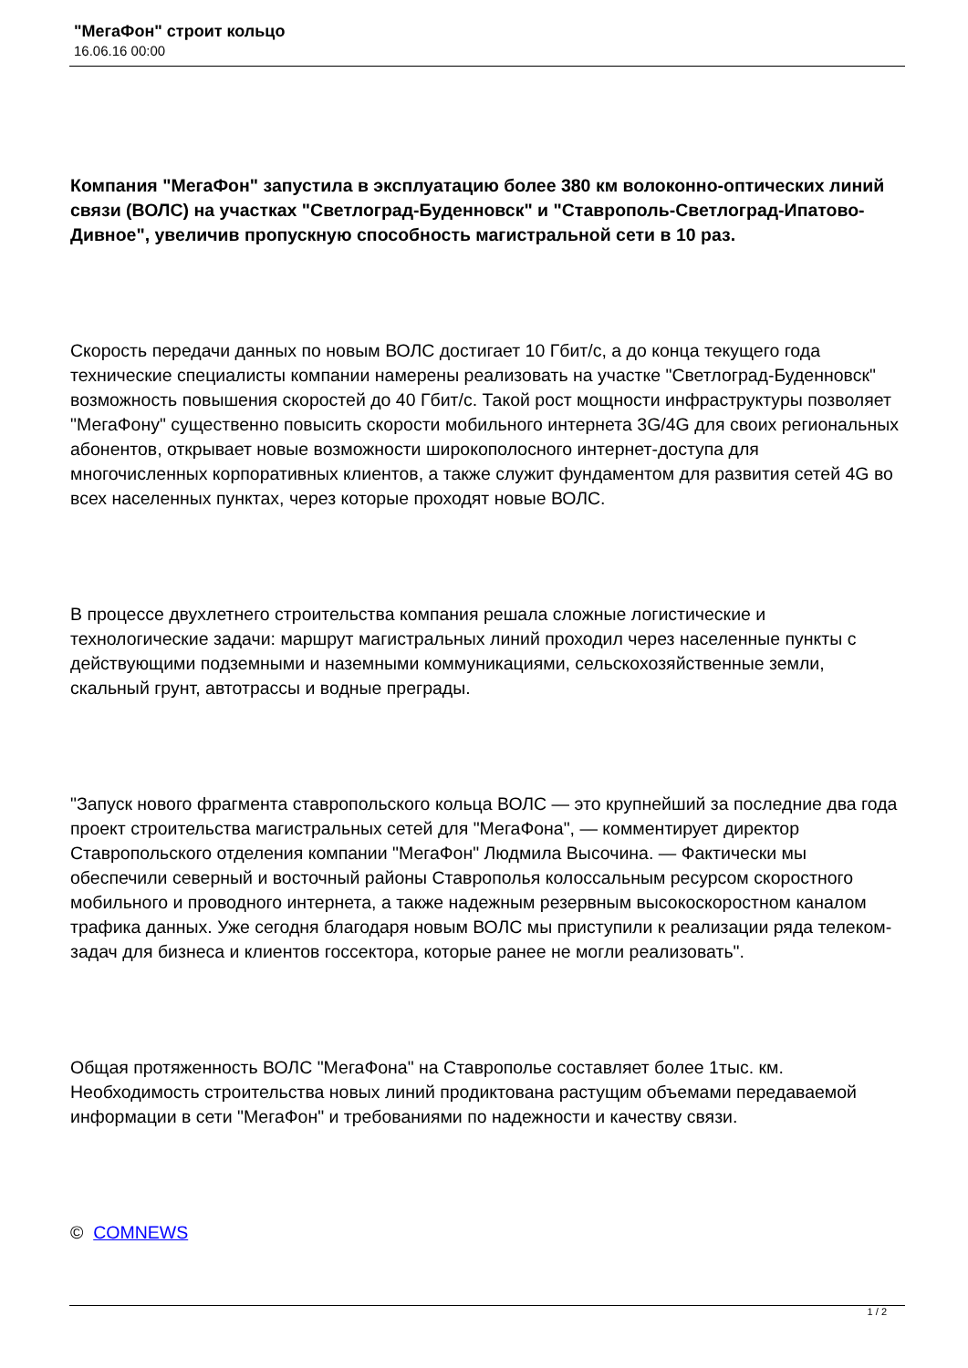"МегаФон" строит кольцо
16.06.16 00:00
Компания "МегаФон" запустила в эксплуатацию более 380 км волоконно-оптических линий связи (ВОЛС) на участках "Светлоград-Буденновск" и "Ставрополь-Светлоград-Ипатово-Дивное", увеличив пропускную способность магистральной сети в 10 раз.
Скорость передачи данных по новым ВОЛС достигает 10 Гбит/с, а до конца текущего года технические специалисты компании намерены реализовать на участке "Светлоград-Буденновск" возможность повышения скоростей до 40 Гбит/с. Такой рост мощности инфраструктуры позволяет "МегаФону" существенно повысить скорости мобильного интернета 3G/4G для своих региональных абонентов, открывает новые возможности широкополосного интернет-доступа для многочисленных корпоративных клиентов, а также служит фундаментом для развития сетей 4G во всех населенных пунктах, через которые проходят новые ВОЛС.
В процессе двухлетнего строительства компания решала сложные логистические и технологические задачи: маршрут магистральных линий проходил через населенные пункты с действующими подземными и наземными коммуникациями, сельскохозяйственные земли, скальный грунт, автотрассы и водные преграды.
"Запуск нового фрагмента ставропольского кольца ВОЛС — это крупнейший за последние два года проект строительства магистральных сетей для "МегаФона", — комментирует директор Ставропольского отделения компании "МегаФон" Людмила Высочина. — Фактически мы обеспечили северный и восточный районы Ставрополья колоссальным ресурсом скоростного мобильного и проводного интернета, а также надежным резервным высокоскоростном каналом трафика данных. Уже сегодня благодаря новым ВОЛС мы приступили к реализации ряда телеком-задач для бизнеса и клиентов госсектора, которые ранее не могли реализовать".
Общая протяженность ВОЛС "МегаФона" на Ставрополье составляет более 1тыс. км. Необходимость строительства новых линий продиктована растущим объемами передаваемой информации в сети "МегаФон" и требованиями по надежности и качеству связи.
© COMNEWS
1 / 2